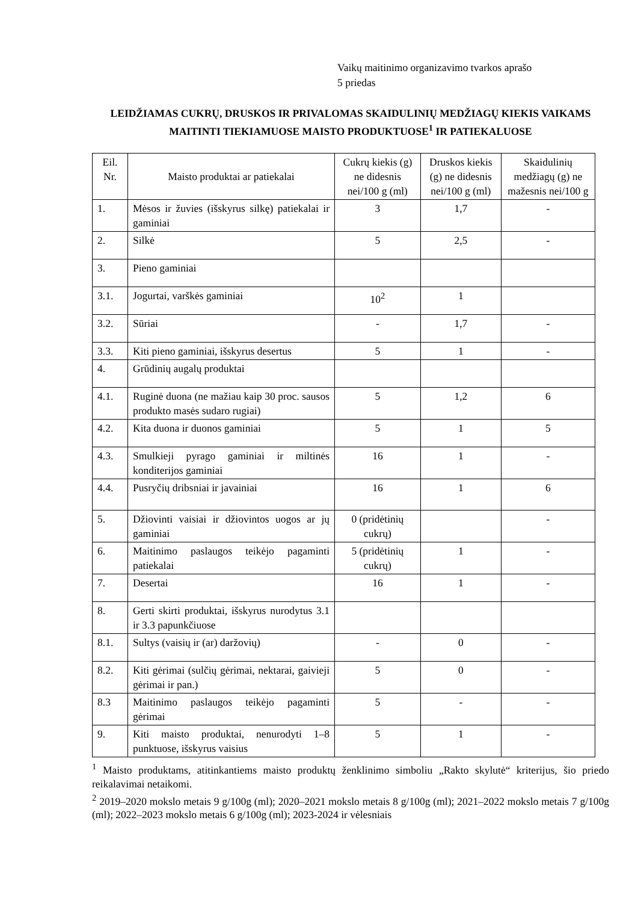Vaikų maitinimo organizavimo tvarkos aprašo
5 priedas
LEIDŽIAMAS CUKRŲ, DRUSKOS IR PRIVALOMAS SKAIDULINIŲ MEDŽIAGŲ KIEKIS VAIKAMS MAITINTI TIEKIAMUOSE MAISTO PRODUKTUOSE<sup>1</sup> IR PATIEKALUOSE
| Eil. Nr. | Maisto produktai ar patiekalai | Cukrų kiekis (g) ne didesnis nei/100 g (ml) | Druskos kiekis (g) ne didesnis nei/100 g (ml) | Skaidulinių medžiagų (g) ne mažesnis nei/100 g |
| --- | --- | --- | --- | --- |
| 1. | Mėsos ir žuvies (išskyrus silkę) patiekalai ir gaminiai | 3 | 1,7 | - |
| 2. | Silkė | 5 | 2,5 | - |
| 3. | Pieno gaminiai | | | |
| 3.1. | Jogurtai, varškės gaminiai | 10<sup>2</sup> | 1 | |
| 3.2. | Sūriai | - | 1,7 | - |
| 3.3. | Kiti pieno gaminiai, išskyrus desertus | 5 | 1 | - |
| 4. | Grūdinių augalų produktai | | | |
| 4.1. | Ruginė duona (ne mažiau kaip 30 proc. sausos produkto masės sudaro rugiai) | 5 | 1,2 | 6 |
| 4.2. | Kita duona ir duonos gaminiai | 5 | 1 | 5 |
| 4.3. | Smulkieji pyrago gaminiai ir miltinės konditerijos gaminiai | 16 | 1 | - |
| 4.4. | Pusryčių dribsniai ir javainiai | 16 | 1 | 6 |
| 5. | Džiovinti vaisiai ir džiovintos uogos ar jų gaminiai | 0 (pridėtinių cukrų) | | - |
| 6. | Maitinimo paslaugos teikėjo pagaminti patiekalai | 5 (pridėtinių cukrų) | 1 | - |
| 7. | Desertai | 16 | 1 | - |
| 8. | Gerti skirti produktai, išskyrus nurodytus 3.1 ir 3.3 papunkčiuose | | | |
| 8.1. | Sultys (vaisių ir (ar) daržovių) | - | 0 | - |
| 8.2. | Kiti gėrimai (sulčių gėrimai, nektarai, gaivieji gėrimai ir pan.) | 5 | 0 | - |
| 8.3 | Maitinimo paslaugos teikėjo pagaminti gėrimai | 5 | - | - |
| 9. | Kiti maisto produktai, nenurodyti 1–8 punktuose, išskyrus vaisius | 5 | 1 | - |
<sup>1</sup> Maisto produktams, atitinkantiems maisto produktų ženklinimo simboliu „Rakto skylutė“ kriterijus, šio priedo reikalavimai netaikomi.
<sup>2</sup> 2019–2020 mokslo metais 9 g/100g (ml); 2020–2021 mokslo metais 8 g/100g (ml); 2021–2022 mokslo metais 7 g/100g (ml); 2022–2023 mokslo metais 6 g/100g (ml); 2023-2024 ir vėlesniais